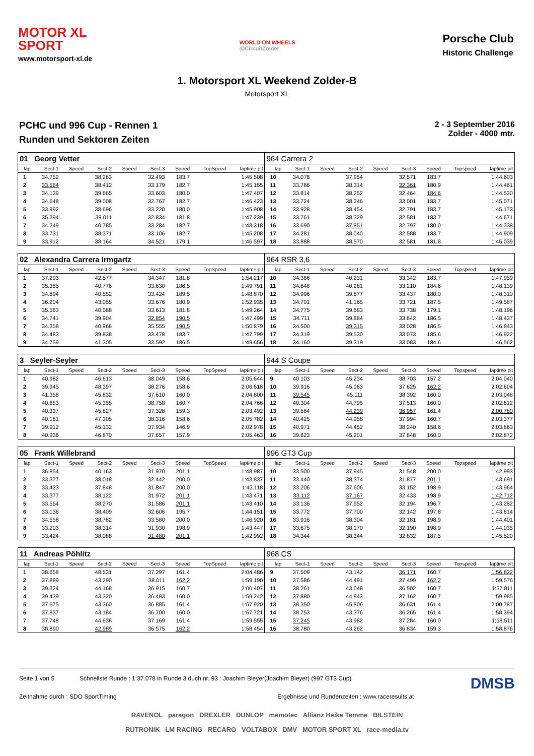MOTOR XL
SPORT
www.motorsport-xl.de
WORLD ON WHEELS
@CircuitZolder
Porsche Club
Historic Challenge
1. Motorsport XL Weekend Zolder-B
Motorsport XL
PCHC und 996 Cup - Rennen 1
Runden und Sektoren Zeiten
2 - 3 September 2016
Zolder - 4000 mtr.
| 01 Georg Vetter | | | | | | | | | 964 Carrera 2 | | | | | | | | |
| lap | Sect-1 | Speed | Sect-2 | Speed | Sect-3 | Speed | TopSpeed | laptime pit | lap | Sect-1 | Speed | Sect-2 | Speed | Sect-3 | Speed | Topspeed | laptime pit |
| 1 | 34.752 | | 38.263 | | 32.493 | 183.7 | | 1:45.508 | 10 | 34.078 | | 37.954 | | 32.571 | 183.7 | | 1:44.603 |
| 2 | 33.564 | | 38.412 | | 33.179 | 182.7 | | 1:45.155 | 11 | 33.786 | | 38.314 | | 32.361 | 180.9 | | 1:44.461 |
| 3 | 34.139 | | 39.665 | | 33.603 | 180.0 | | 1:47.407 | 12 | 33.814 | | 38.252 | | 32.464 | 184.6 | | 1:44.530 |
| 4 | 34.648 | | 39.008 | | 32.767 | 182.7 | | 1:46.423 | 13 | 33.724 | | 38.346 | | 33.001 | 183.7 | | 1:45.071 |
| 5 | 33.992 | | 38.696 | | 33.220 | 180.0 | | 1:45.908 | 14 | 33.928 | | 38.454 | | 32.791 | 183.7 | | 1:45.173 |
| 6 | 35.394 | | 39.011 | | 32.834 | 181.8 | | 1:47.239 | 15 | 33.761 | | 38.329 | | 32.581 | 183.7 | | 1:44.671 |
| 7 | 34.249 | | 40.785 | | 33.284 | 182.7 | | 1:48.318 | 16 | 33.690 | | 37.851 | | 32.797 | 180.0 | | 1:44.338 |
| 8 | 33.731 | | 38.371 | | 33.106 | 182.7 | | 1:45.208 | 17 | 34.281 | | 38.040 | | 32.588 | 183.7 | | 1:44.909 |
| 9 | 33.912 | | 38.164 | | 34.521 | 179.1 | | 1:46.597 | 18 | 33.888 | | 38.570 | | 32.581 | 181.8 | | 1:45.039 |
| 02 Alexandra Carrera Irmgartz | | | | | | | | | 964 RSR 3,6 | | | | | | | | |
| lap | Sect-1 | Speed | Sect-2 | Speed | Sect-3 | Speed | TopSpeed | laptime pit | lap | Sect-1 | Speed | Sect-2 | Speed | Sect-3 | Speed | Topspeed | laptime pit |
| 1 | 37.293 | | 42.577 | | 34.347 | 181.8 | | 1:54.217 | 10 | 34.386 | | 40.231 | | 33.342 | 183.7 | | 1:47.959 |
| 2 | 35.385 | | 40.776 | | 33.630 | 186.5 | | 1:49.791 | 11 | 34.648 | | 40.281 | | 33.210 | 184.6 | | 1:48.139 |
| 3 | 34.894 | | 40.552 | | 33.424 | 189.5 | | 1:48.870 | 12 | 34.996 | | 39.877 | | 33.437 | 180.0 | | 1:48.310 |
| 4 | 36.204 | | 43.055 | | 33.676 | 180.9 | | 1:52.935 | 13 | 34.701 | | 41.165 | | 33.721 | 187.5 | | 1:49.587 |
| 5 | 35.563 | | 40.088 | | 33.613 | 181.8 | | 1:49.264 | 14 | 34.775 | | 39.683 | | 33.738 | 179.1 | | 1:48.196 |
| 6 | 34.741 | | 39.904 | | 32.854 | 190.5 | | 1:47.499 | 15 | 34.711 | | 39.884 | | 33.842 | 186.5 | | 1:48.437 |
| 7 | 34.358 | | 40.966 | | 35.555 | 190.5 | | 1:50.879 | 16 | 34.500 | | 39.315 | | 33.028 | 186.5 | | 1:46.843 |
| 8 | 34.483 | | 39.838 | | 33.478 | 183.7 | | 1:47.799 | 17 | 34.319 | | 39.530 | | 33.073 | 185.6 | | 1:46.922 |
| 9 | 34.759 | | 41.305 | | 33.592 | 186.5 | | 1:49.656 | 18 | 34.160 | | 39.319 | | 33.083 | 184.6 | | 1:46.562 |
| 3 Seyler-Seyler | | | | | | | | | 944 S Coupe | | | | | | | | |
| lap | Sect-1 | Speed | Sect-2 | Speed | Sect-3 | Speed | TopSpeed | laptime pit | lap | Sect-1 | Speed | Sect-2 | Speed | Sect-3 | Speed | Topspeed | laptime pit |
| 1 | 40.982 | | 46.613 | | 38.049 | 158.6 | | 2:05.644 | 9 | 40.103 | | 45.234 | | 38.703 | 157.2 | | 2:04.040 |
| 2 | 39.945 | | 48.397 | | 38.276 | 158.6 | | 2:06.618 | 10 | 39.916 | | 45.063 | | 37.625 | 162.2 | | 2:02.604 |
| 3 | 41.358 | | 45.832 | | 37.610 | 160.0 | | 2:04.800 | 11 | 39.545 | | 45.111 | | 38.392 | 160.0 | | 2:03.048 |
| 4 | 40.653 | | 45.355 | | 38.758 | 160.7 | | 2:04.766 | 12 | 40.304 | | 44.795 | | 37.513 | 160.0 | | 2:02.612 |
| 5 | 40.337 | | 45.827 | | 37.328 | 159.3 | | 2:03.492 | 13 | 39.584 | | 44.239 | | 36.957 | 161.4 | | 2:00.780 |
| 6 | 40.161 | | 47.305 | | 38.316 | 158.6 | | 2:05.782 | 14 | 40.425 | | 44.958 | | 37.994 | 160.7 | | 2:03.377 |
| 7 | 39.912 | | 45.132 | | 37.934 | 146.9 | | 2:02.978 | 15 | 40.971 | | 44.452 | | 38.240 | 158.6 | | 2:03.663 |
| 8 | 40.936 | | 46.870 | | 37.657 | 157.9 | | 2:05.463 | 16 | 39.823 | | 45.201 | | 37.848 | 160.0 | | 2:02.872 |
| 05 Frank Willebrand | | | | | | | | | 996 GT3 Cup | | | | | | | | |
| lap | Sect-1 | Speed | Sect-2 | Speed | Sect-3 | Speed | TopSpeed | laptime pit | lap | Sect-1 | Speed | Sect-2 | Speed | Sect-3 | Speed | Topspeed | laptime pit |
| 1 | 36.854 | | 40.163 | | 31.970 | 201.1 | | 1:48.987 | 10 | 33.500 | | 37.945 | | 31.548 | 200.0 | | 1:42.993 |
| 2 | 33.377 | | 38.018 | | 32.442 | 200.0 | | 1:43.837 | 11 | 33.440 | | 38.374 | | 31.877 | 201.1 | | 1:43.691 |
| 3 | 33.423 | | 37.848 | | 31.847 | 200.0 | | 1:43.118 | 12 | 33.206 | | 37.606 | | 33.152 | 198.9 | | 1:43.964 |
| 4 | 33.377 | | 38.122 | | 31.972 | 201.1 | | 1:43.471 | 13 | 33.112 | | 37.167 | | 32.433 | 198.9 | | 1:42.712 |
| 5 | 33.554 | | 38.270 | | 31.586 | 201.1 | | 1:43.410 | 14 | 33.136 | | 37.952 | | 32.194 | 196.7 | | 1:43.282 |
| 6 | 33.136 | | 38.409 | | 32.606 | 195.7 | | 1:44.151 | 15 | 33.772 | | 37.700 | | 32.142 | 197.8 | | 1:43.614 |
| 7 | 34.558 | | 38.782 | | 33.580 | 200.0 | | 1:46.920 | 16 | 33.916 | | 38.304 | | 32.181 | 198.9 | | 1:44.401 |
| 8 | 33.203 | | 38.314 | | 31.930 | 198.9 | | 1:43.447 | 17 | 33.675 | | 38.170 | | 32.190 | 198.9 | | 1:44.035 |
| 9 | 33.424 | | 38.088 | | 31.480 | 201.1 | | 1:42.992 | 18 | 34.344 | | 38.344 | | 32.832 | 187.5 | | 1:45.520 |
| 11 Andreas Pöhlitz | | | | | | | | | 968 CS | | | | | | | | |
| lap | Sect-1 | Speed | Sect-2 | Speed | Sect-3 | Speed | TopSpeed | laptime pit | lap | Sect-1 | Speed | Sect-2 | Speed | Sect-3 | Speed | Topspeed | laptime pit |
| 1 | 38.658 | | 48.531 | | 37.297 | 161.4 | | 2:04.486 | 9 | 37.509 | | 43.142 | | 36.171 | 160.7 | | 1:56.822 |
| 2 | 37.889 | | 43.290 | | 38.011 | 162.2 | | 1:59.190 | 10 | 37.586 | | 44.491 | | 37.499 | 162.2 | | 1:59.576 |
| 3 | 39.324 | | 44.168 | | 36.915 | 160.7 | | 2:00.407 | 11 | 38.261 | | 43.048 | | 36.502 | 160.7 | | 1:57.811 |
| 4 | 39.439 | | 43.320 | | 36.483 | 160.0 | | 1:59.242 | 12 | 37.880 | | 44.943 | | 37.162 | 160.7 | | 1:59.985 |
| 5 | 37.675 | | 43.360 | | 36.885 | 161.4 | | 1:57.920 | 13 | 38.350 | | 45.806 | | 36.631 | 161.4 | | 2:00.787 |
| 6 | 37.837 | | 43.184 | | 36.700 | 160.0 | | 1:57.721 | 14 | 38.753 | | 43.376 | | 36.265 | 161.4 | | 1:58.394 |
| 7 | 37.748 | | 44.638 | | 37.169 | 161.4 | | 1:59.555 | 15 | 37.245 | | 43.982 | | 37.284 | 160.0 | | 1:58.511 |
| 8 | 38.890 | | 42.989 | | 36.575 | 162.2 | | 1:58.454 | 16 | 38.780 | | 43.262 | | 36.834 | 159.3 | | 1:58.876 |
DMSB
Seite 1 von 5 Schnellste Runde : 1:37.078 in Runde 3 duch nr. 93 : Joachim Bleyer(Joachim Bleyer) (997 GT3 Cup)
Zeitnahme durch : SDO SportTiming Ergebnisse und Rundenzeiten : www.raceresults.at
RAVENOL paragon DREXLER DUNLOP memotec Allianz Heike Temme BILSTEIN
RUTRONIK LM RACING RECARO VOLTABOX DMV MOTOR SPORT XL race-media.tv